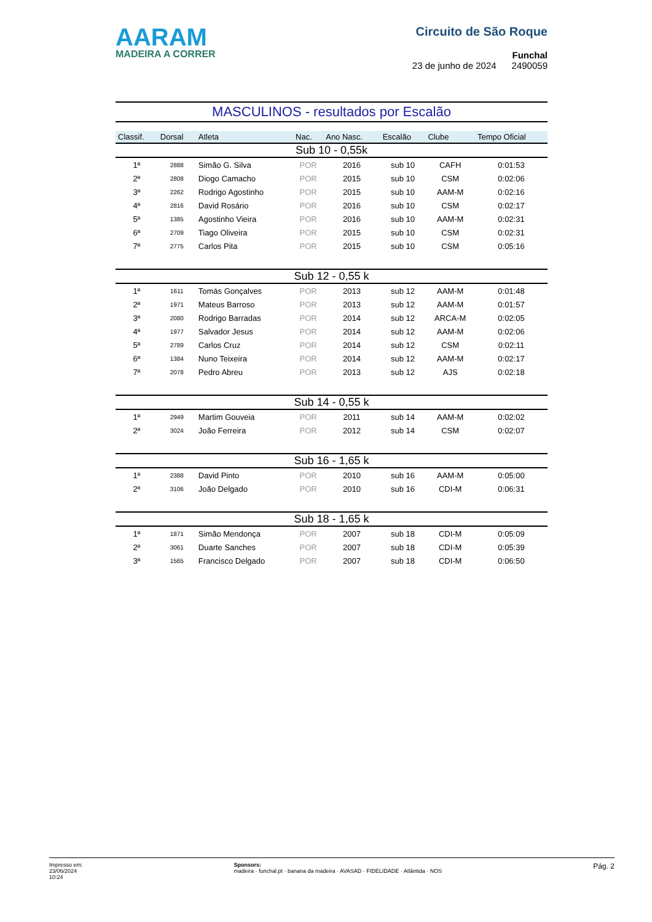AARAM
MADEIRA A CORRER
Circuito de São Roque
Funchal
23 de junho de 2024 2490059
MASCULINOS - resultados por Escalão
| Classif. | Dorsal | Atleta | Nac. | Ano Nasc. | Escalão | Clube | Tempo Oficial |
| --- | --- | --- | --- | --- | --- | --- | --- |
| Sub 10 - 0,55k | | | | | | | |
| 1ª | 2888 | Simão G. Silva | POR | 2016 | sub 10 | CAFH | 0:01:53 |
| 2ª | 2808 | Diogo Camacho | POR | 2015 | sub 10 | CSM | 0:02:06 |
| 3ª | 2262 | Rodrigo Agostinho | POR | 2015 | sub 10 | AAM-M | 0:02:16 |
| 4ª | 2816 | David Rosário | POR | 2016 | sub 10 | CSM | 0:02:17 |
| 5ª | 1385 | Agostinho Vieira | POR | 2016 | sub 10 | AAM-M | 0:02:31 |
| 6ª | 2709 | Tiago Oliveira | POR | 2015 | sub 10 | CSM | 0:02:31 |
| 7ª | 2775 | Carlos Pita | POR | 2015 | sub 10 | CSM | 0:05:16 |
| Sub 12 - 0,55 k | | | | | | | |
| 1ª | 1611 | Tomás Gonçalves | POR | 2013 | sub 12 | AAM-M | 0:01:48 |
| 2ª | 1971 | Mateus Barroso | POR | 2013 | sub 12 | AAM-M | 0:01:57 |
| 3ª | 2080 | Rodrigo Barradas | POR | 2014 | sub 12 | ARCA-M | 0:02:05 |
| 4ª | 1977 | Salvador Jesus | POR | 2014 | sub 12 | AAM-M | 0:02:06 |
| 5ª | 2789 | Carlos Cruz | POR | 2014 | sub 12 | CSM | 0:02:11 |
| 6ª | 1384 | Nuno Teixeira | POR | 2014 | sub 12 | AAM-M | 0:02:17 |
| 7ª | 2078 | Pedro Abreu | POR | 2013 | sub 12 | AJS | 0:02:18 |
| Sub 14 - 0,55 k | | | | | | | |
| 1ª | 2949 | Martim Gouveia | POR | 2011 | sub 14 | AAM-M | 0:02:02 |
| 2ª | 3024 | João Ferreira | POR | 2012 | sub 14 | CSM | 0:02:07 |
| Sub 16 - 1,65 k | | | | | | | |
| 1ª | 2388 | David Pinto | POR | 2010 | sub 16 | AAM-M | 0:05:00 |
| 2ª | 3106 | João Delgado | POR | 2010 | sub 16 | CDI-M | 0:06:31 |
| Sub 18 - 1,65 k | | | | | | | |
| 1ª | 1871 | Simão Mendonça | POR | 2007 | sub 18 | CDI-M | 0:05:09 |
| 2ª | 3061 | Duarte Sanches | POR | 2007 | sub 18 | CDI-M | 0:05:39 |
| 3ª | 1565 | Francisco Delgado | POR | 2007 | sub 18 | CDI-M | 0:06:50 |
Impresso em:
23/06/2024
10:24
Sponsors:
madeira · funchal.pt · banana da madeira · AVASAD · FIDELIDADE · Atlântida · NOS
Pág. 2